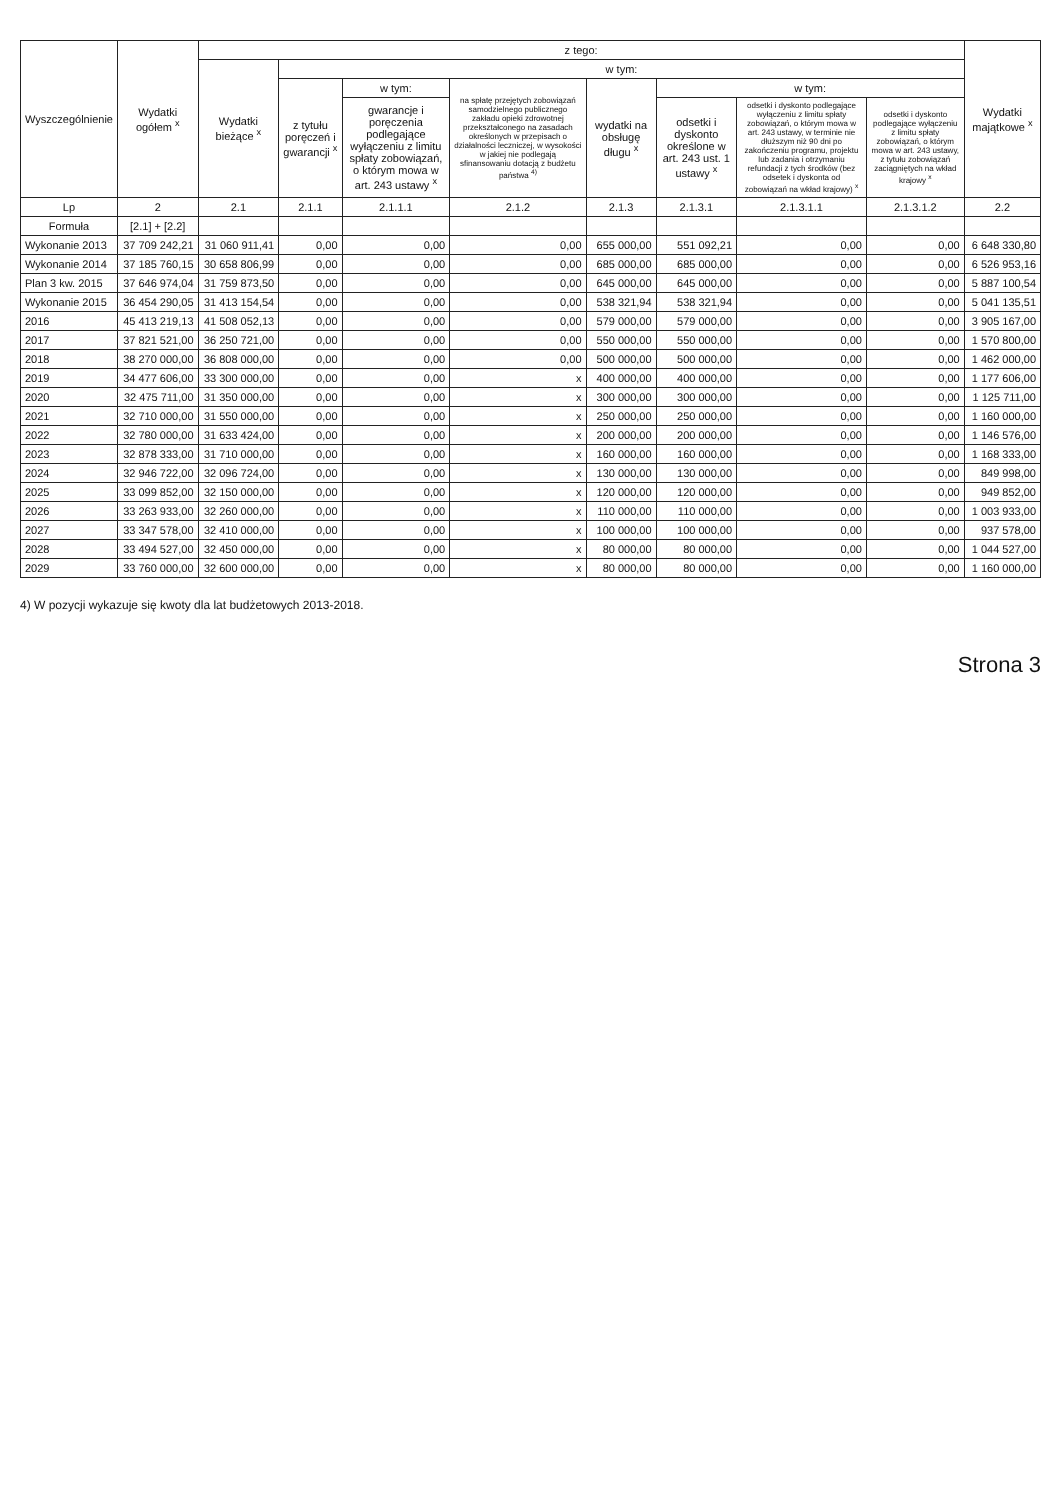| Wyszczególnienie | Wydatki ogółem <sup>x</sup> | z tego: | | | | | | | | Wydatki majątkowe <sup>x</sup> |
| --- | --- | --- | --- | --- | --- | --- | --- | --- | --- | --- |
| | | Wydatki bieżące <sup>x</sup> | w tym: | | | | | | | |
| | | | z tytułu poręczeń i gwarancji <sup>x</sup> | w tym: | na spłatę przejętych zobowiązań samodzielnego publicznego zakładu opieki zdrowotnej przekształconego na zasadach określonych w przepisach o działalności leczniczej, w wysokości w jakiej nie podlegają sfinansowaniu dotacją z budżetu państwa <sup>4)</sup> | wydatki na obsługę długu <sup>x</sup> | w tym: | | | |
| | | | | gwarancje i poręczenia podlegające wyłączeniu z limitu spłaty zobowiązań, o którym mowa w art. 243 ustawy <sup>x</sup> | | | odsetki i dyskonto określone w art. 243 ust. 1 ustawy <sup>x</sup> | odsetki i dyskonto podlegające wyłączeniu z limitu spłaty zobowiązań, o którym mowa w art. 243 ustawy, w terminie nie dłuższym niż 90 dni po zakończeniu programu, projektu lub zadania i otrzymaniu refundacji z tych środków (bez odsetek i dyskonta od zobowiązań na wkład krajowy) <sup>x</sup> | odsetki i dyskonto podlegające wyłączeniu z limitu spłaty zobowiązań, o którym mowa w art. 243 ustawy, z tytułu zobowiązań zaciągniętych na wkład krajowy <sup>x</sup> | |
| Lp | 2 | 2.1 | 2.1.1 | 2.1.1.1 | 2.1.2 | 2.1.3 | 2.1.3.1 | 2.1.3.1.1 | 2.1.3.1.2 | 2.2 |
| Formuła | [2.1] + [2.2] | | | | | | | | | |
| Wykonanie 2013 | 37 709 242,21 | 31 060 911,41 | 0,00 | 0,00 | 0,00 | 655 000,00 | 551 092,21 | 0,00 | 0,00 | 6 648 330,80 |
| Wykonanie 2014 | 37 185 760,15 | 30 658 806,99 | 0,00 | 0,00 | 0,00 | 685 000,00 | 685 000,00 | 0,00 | 0,00 | 6 526 953,16 |
| Plan 3 kw. 2015 | 37 646 974,04 | 31 759 873,50 | 0,00 | 0,00 | 0,00 | 645 000,00 | 645 000,00 | 0,00 | 0,00 | 5 887 100,54 |
| Wykonanie 2015 | 36 454 290,05 | 31 413 154,54 | 0,00 | 0,00 | 0,00 | 538 321,94 | 538 321,94 | 0,00 | 0,00 | 5 041 135,51 |
| 2016 | 45 413 219,13 | 41 508 052,13 | 0,00 | 0,00 | 0,00 | 579 000,00 | 579 000,00 | 0,00 | 0,00 | 3 905 167,00 |
| 2017 | 37 821 521,00 | 36 250 721,00 | 0,00 | 0,00 | 0,00 | 550 000,00 | 550 000,00 | 0,00 | 0,00 | 1 570 800,00 |
| 2018 | 38 270 000,00 | 36 808 000,00 | 0,00 | 0,00 | 0,00 | 500 000,00 | 500 000,00 | 0,00 | 0,00 | 1 462 000,00 |
| 2019 | 34 477 606,00 | 33 300 000,00 | 0,00 | 0,00 | x | 400 000,00 | 400 000,00 | 0,00 | 0,00 | 1 177 606,00 |
| 2020 | 32 475 711,00 | 31 350 000,00 | 0,00 | 0,00 | x | 300 000,00 | 300 000,00 | 0,00 | 0,00 | 1 125 711,00 |
| 2021 | 32 710 000,00 | 31 550 000,00 | 0,00 | 0,00 | x | 250 000,00 | 250 000,00 | 0,00 | 0,00 | 1 160 000,00 |
| 2022 | 32 780 000,00 | 31 633 424,00 | 0,00 | 0,00 | x | 200 000,00 | 200 000,00 | 0,00 | 0,00 | 1 146 576,00 |
| 2023 | 32 878 333,00 | 31 710 000,00 | 0,00 | 0,00 | x | 160 000,00 | 160 000,00 | 0,00 | 0,00 | 1 168 333,00 |
| 2024 | 32 946 722,00 | 32 096 724,00 | 0,00 | 0,00 | x | 130 000,00 | 130 000,00 | 0,00 | 0,00 | 849 998,00 |
| 2025 | 33 099 852,00 | 32 150 000,00 | 0,00 | 0,00 | x | 120 000,00 | 120 000,00 | 0,00 | 0,00 | 949 852,00 |
| 2026 | 33 263 933,00 | 32 260 000,00 | 0,00 | 0,00 | x | 110 000,00 | 110 000,00 | 0,00 | 0,00 | 1 003 933,00 |
| 2027 | 33 347 578,00 | 32 410 000,00 | 0,00 | 0,00 | x | 100 000,00 | 100 000,00 | 0,00 | 0,00 | 937 578,00 |
| 2028 | 33 494 527,00 | 32 450 000,00 | 0,00 | 0,00 | x | 80 000,00 | 80 000,00 | 0,00 | 0,00 | 1 044 527,00 |
| 2029 | 33 760 000,00 | 32 600 000,00 | 0,00 | 0,00 | x | 80 000,00 | 80 000,00 | 0,00 | 0,00 | 1 160 000,00 |
4) W pozycji wykazuje się kwoty dla lat budżetowych 2013-2018.
Strona 3